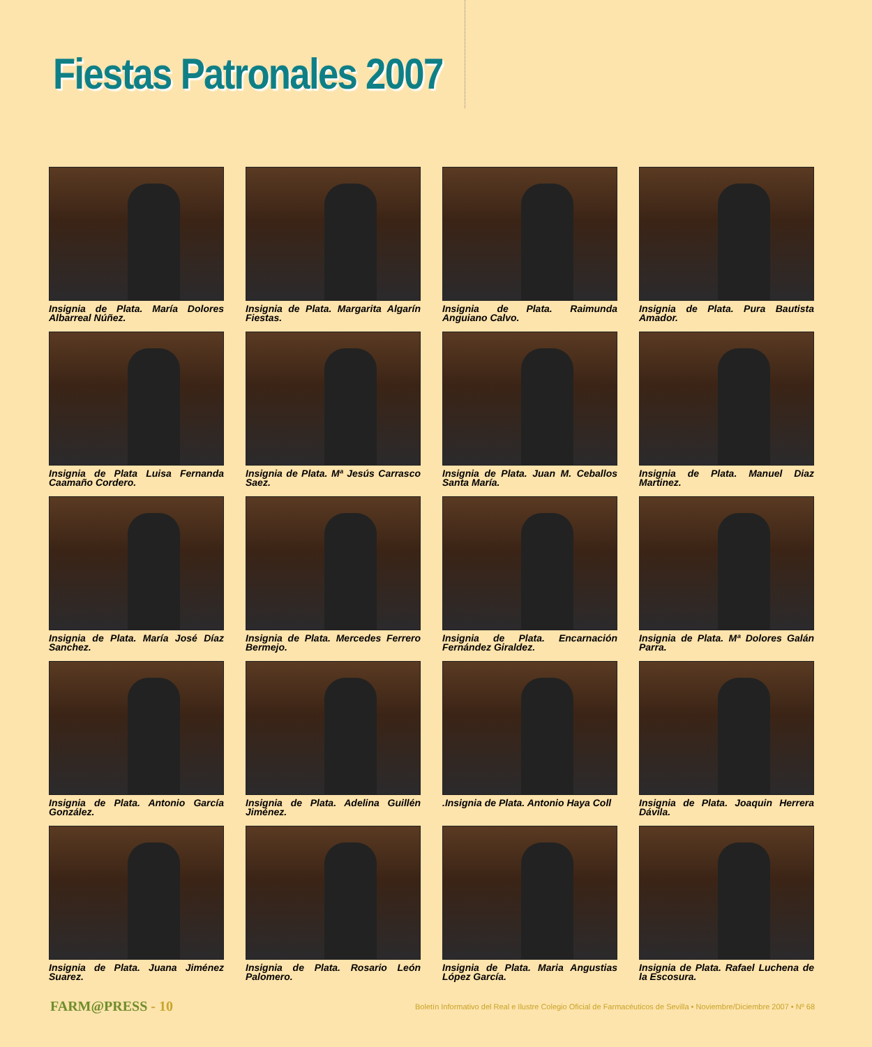Fiestas Patronales 2007
Insignia de Plata. María Dolores Albarreal Núñez.
Insignia de Plata. Margarita Algarín Fiestas.
Insignia de Plata. Raimunda Anguiano Calvo.
Insignia de Plata. Pura Bautista Amador.
Insignia de Plata Luisa Fernanda Caamaño Cordero.
Insignia de Plata. Mª Jesús Carrasco Saez.
Insignia de Plata. Juan M. Ceballos Santa María.
Insignia de Plata. Manuel Diaz Martinez.
Insignia de Plata. María José Díaz Sanchez.
Insignia de Plata. Mercedes Ferrero Bermejo.
Insignia de Plata. Encarnación Fernández Giraldez.
Insignia de Plata. Mª Dolores Galán Parra.
Insignia de Plata. Antonio García González.
Insignia de Plata. Adelina Guillén Jiménez.
.Insignia de Plata. Antonio Haya Coll
Insignia de Plata. Joaquin Herrera Dávila.
Insignia de Plata. Juana Jiménez Suarez.
Insignia de Plata. Rosario León Palomero.
Insignia de Plata. Maria Angustias López García.
Insignia de Plata. Rafael Luchena de la Escosura.
FARM@PRESS - 10
Boletín Informativo del Real e Ilustre Colegio Oficial de Farmacéuticos de Sevilla • Noviembre/Diciembre 2007 • Nº 68